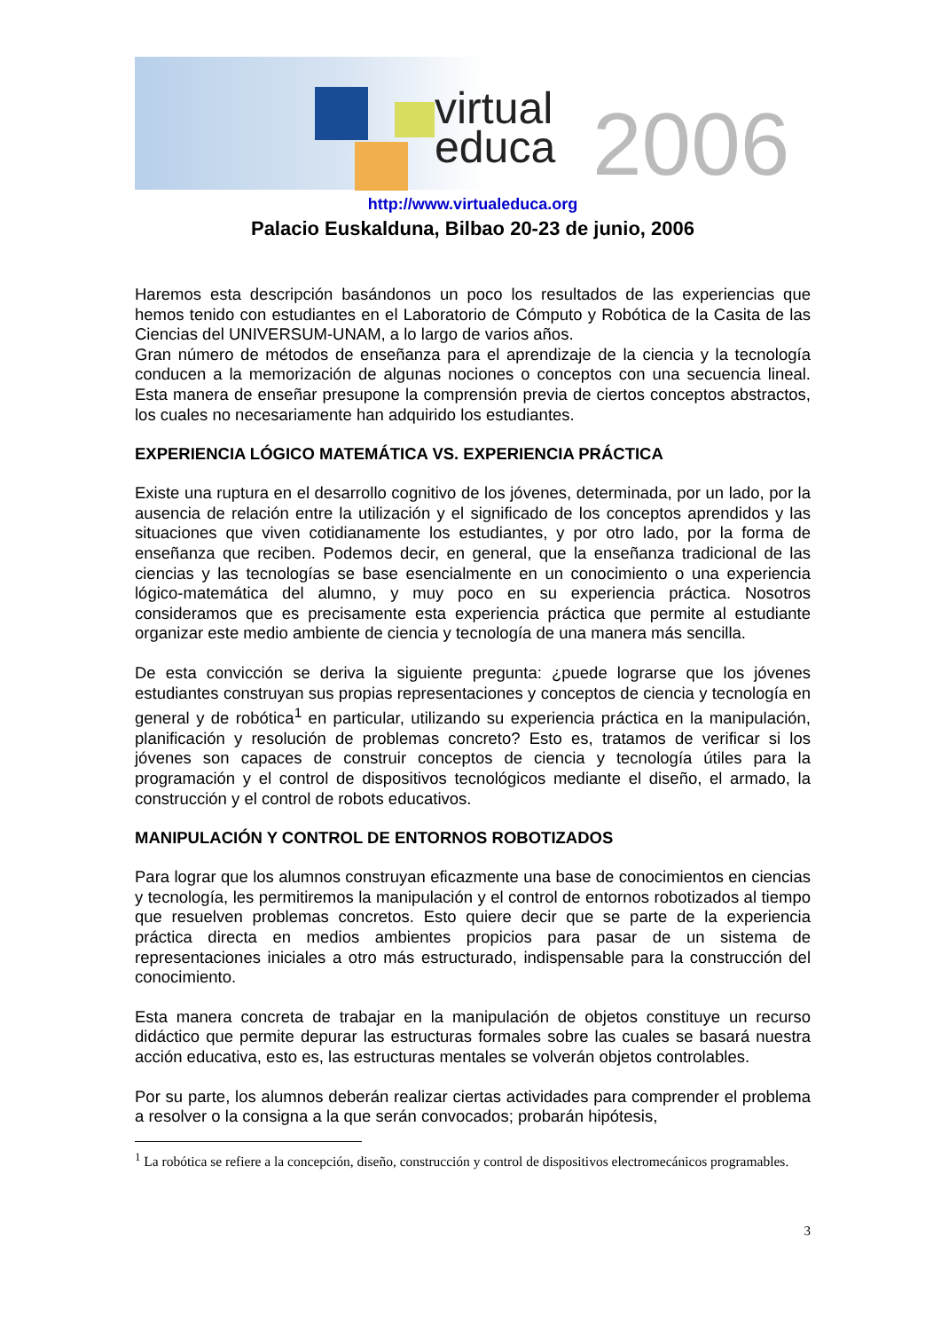virtual
educa
2006
http://www.virtualeduca.org
Palacio Euskalduna, Bilbao 20-23 de junio, 2006
Haremos esta descripción basándonos un poco los resultados de las experiencias que hemos tenido con estudiantes en el Laboratorio de Cómputo y Robótica de la Casita de las Ciencias del UNIVERSUM-UNAM, a lo largo de varios años.
Gran número de métodos de enseñanza para el aprendizaje de la ciencia y la tecnología conducen a la memorización de algunas nociones o conceptos con una secuencia lineal. Esta manera de enseñar presupone la comprensión previa de ciertos conceptos abstractos, los cuales no necesariamente han adquirido los estudiantes.
EXPERIENCIA LÓGICO MATEMÁTICA VS. EXPERIENCIA PRÁCTICA
Existe una ruptura en el desarrollo cognitivo de los jóvenes, determinada, por un lado, por la ausencia de relación entre la utilización y el significado de los conceptos aprendidos y las situaciones que viven cotidianamente los estudiantes, y por otro lado, por la forma de enseñanza que reciben. Podemos decir, en general, que la enseñanza tradicional de las ciencias y las tecnologías se base esencialmente en un conocimiento o una experiencia lógico-matemática del alumno, y muy poco en su experiencia práctica. Nosotros consideramos que es precisamente esta experiencia práctica que permite al estudiante organizar este medio ambiente de ciencia y tecnología de una manera más sencilla.
De esta convicción se deriva la siguiente pregunta: ¿puede lograrse que los jóvenes estudiantes construyan sus propias representaciones y conceptos de ciencia y tecnología en general y de robótica<sup>1</sup> en particular, utilizando su experiencia práctica en la manipulación, planificación y resolución de problemas concreto? Esto es, tratamos de verificar si los jóvenes son capaces de construir conceptos de ciencia y tecnología útiles para la programación y el control de dispositivos tecnológicos mediante el diseño, el armado, la construcción y el control de robots educativos.
MANIPULACIÓN Y CONTROL DE ENTORNOS ROBOTIZADOS
Para lograr que los alumnos construyan eficazmente una base de conocimientos en ciencias y tecnología, les permitiremos la manipulación y el control de entornos robotizados al tiempo que resuelven problemas concretos. Esto quiere decir que se parte de la experiencia práctica directa en medios ambientes propicios para pasar de un sistema de representaciones iniciales a otro más estructurado, indispensable para la construcción del conocimiento.
Esta manera concreta de trabajar en la manipulación de objetos constituye un recurso didáctico que permite depurar las estructuras formales sobre las cuales se basará nuestra acción educativa, esto es, las estructuras mentales se volverán objetos controlables.
Por su parte, los alumnos deberán realizar ciertas actividades para comprender el problema a resolver o la consigna a la que serán convocados; probarán hipótesis,
<sup>1</sup> La robótica se refiere a la concepción, diseño, construcción y control de dispositivos electromecánicos programables.
3